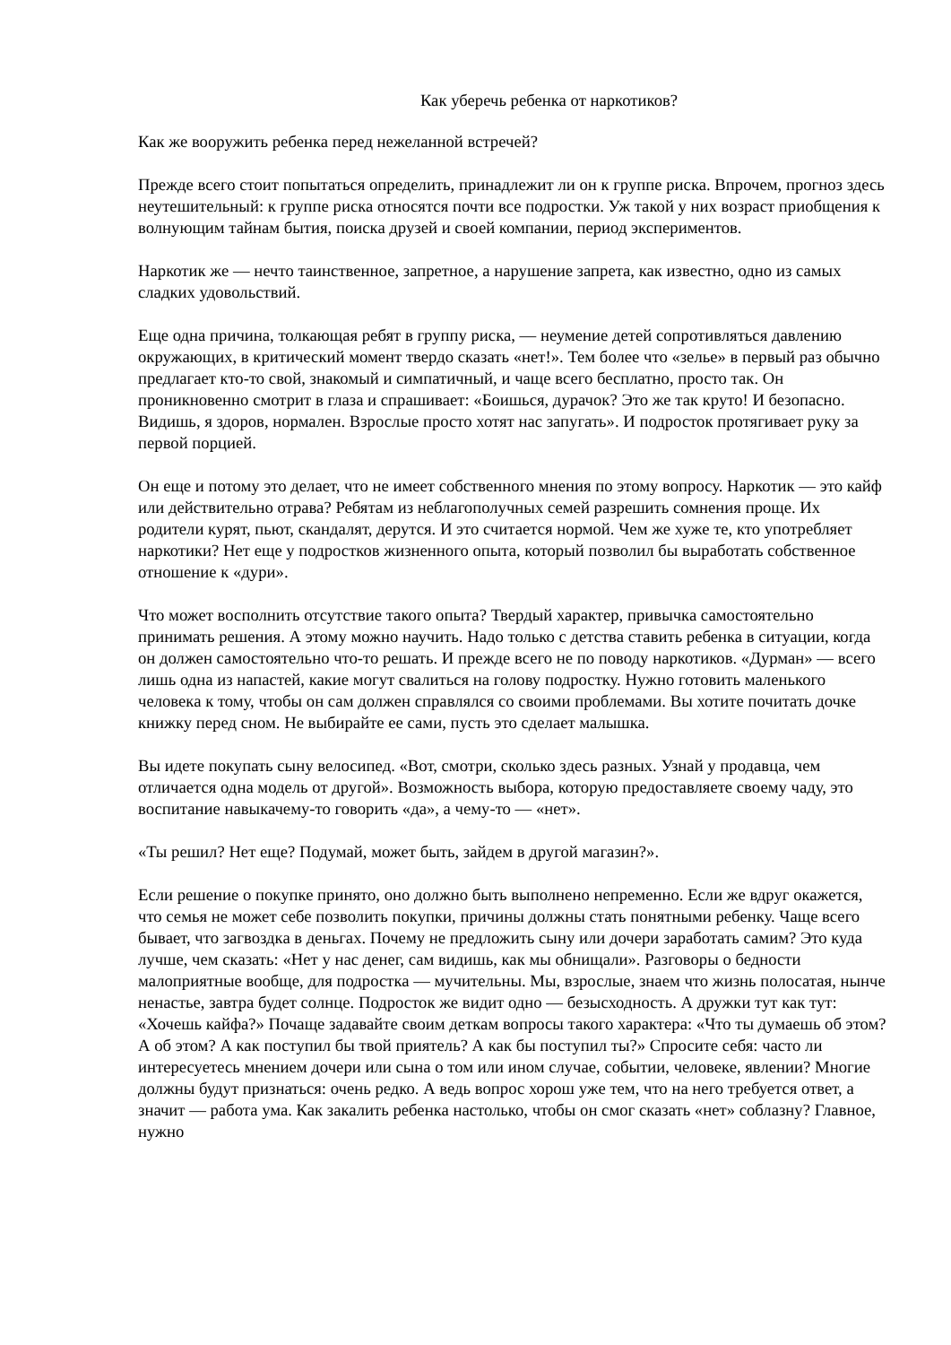Как уберечь ребенка от наркотиков?
Как же вооружить ребенка перед нежеланной встречей?
Прежде всего стоит попытаться определить, принадлежит ли он к группе риска. Впрочем, прогноз здесь неутешительный: к группе риска относятся почти все подростки. Уж такой у них возраст приобщения к волнующим тайнам бытия, поиска друзей и своей компании, период экспериментов.
Наркотик же — нечто таинственное, запретное, а нарушение запрета, как известно, одно из самых сладких удовольствий.
Еще одна причина, толкающая ребят в группу риска, — неумение детей сопротивляться давлению окружающих, в критический момент твердо сказать «нет!». Тем более что «зелье» в первый раз обычно предлагает кто-то свой, знакомый и симпатичный, и чаще всего бесплатно, просто так. Он проникновенно смотрит в глаза и спрашивает: «Боишься, дурачок? Это же так круто! И безопасно. Видишь, я здоров, нормален. Взрослые просто хотят нас запугать». И подросток протягивает руку за первой порцией.
Он еще и потому это делает, что не имеет собственного мнения по этому вопросу. Наркотик — это кайф или действительно отрава? Ребятам из неблагополучных семей разрешить сомнения проще. Их родители курят, пьют, скандалят, дерутся. И это считается нормой. Чем же хуже те, кто употребляет наркотики? Нет еще у подростков жизненного опыта, который позволил бы выработать собственное отношение к «дури».
Что может восполнить отсутствие такого опыта? Твердый характер, привычка самостоятельно принимать решения. А этому можно научить. Надо только с детства ставить ребенка в ситуации, когда он должен самостоятельно что-то решать. И прежде всего не по поводу наркотиков. «Дурман» — всего лишь одна из напастей, какие могут свалиться на голову подростку. Нужно готовить маленького человека к тому, чтобы он сам должен справлялся со своими проблемами. Вы хотите почитать дочке книжку перед сном. Не выбирайте ее сами, пусть это сделает малышка.
Вы идете покупать сыну велосипед. «Вот, смотри, сколько здесь разных. Узнай у продавца, чем отличается одна модель от другой». Возможность выбора, которую предоставляете своему чаду, это воспитание навыкачему-то говорить «да», а чему-то — «нет».
«Ты решил? Нет еще? Подумай, может быть, зайдем в другой магазин?».
Если решение о покупке принято, оно должно быть выполнено непременно. Если же вдруг окажется, что семья не может себе позволить покупки, причины должны стать понятными ребенку. Чаще всего бывает, что загвоздка в деньгах. Почему не предложить сыну или дочери заработать самим? Это куда лучше, чем сказать: «Нет у нас денег, сам видишь, как мы обнищали». Разговоры о бедности малоприятные вообще, для подростка — мучительны. Мы, взрослые, знаем что жизнь полосатая, нынче ненастье, завтра будет солнце. Подросток же видит одно — безысходность. А дружки тут как тут: «Хочешь кайфа?» Почаще задавайте своим деткам вопросы такого характера: «Что ты думаешь об этом? А об этом? А как поступил бы твой приятель? А как бы поступил ты?» Спросите себя: часто ли интересуетесь мнением дочери или сына о том или ином случае, событии, человеке, явлении? Многие должны будут признаться: очень редко. А ведь вопрос хорош уже тем, что на него требуется ответ, а значит — работа ума. Как закалить ребенка настолько, чтобы он смог сказать «нет» соблазну? Главное, нужно